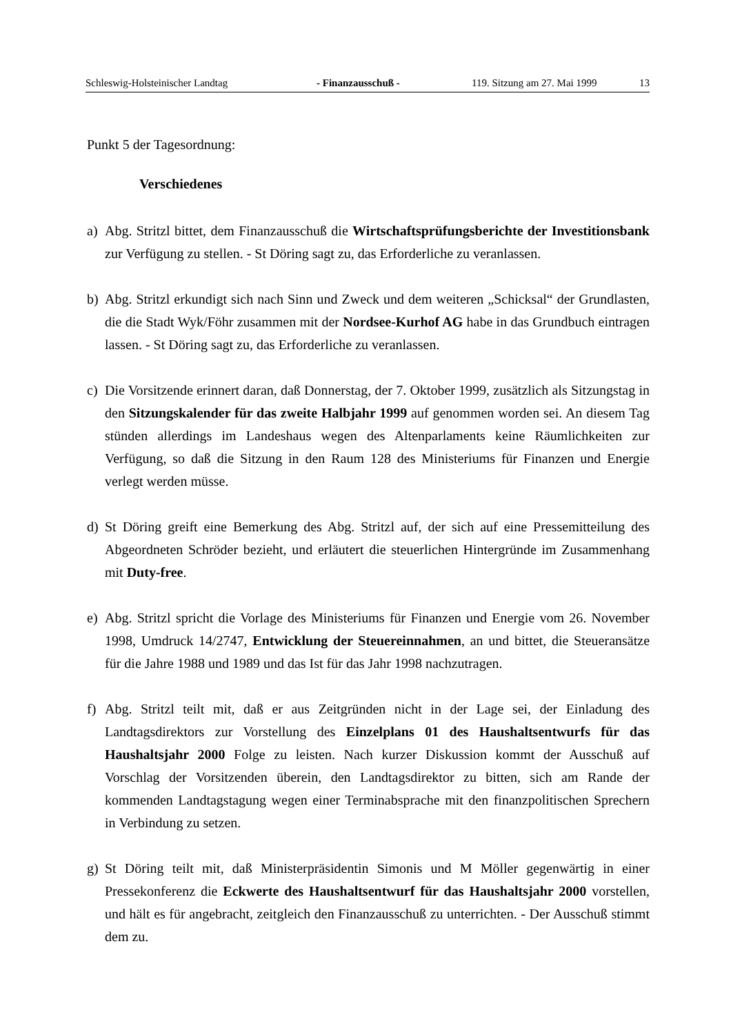Schleswig-Holsteinischer Landtag - Finanzausschuß - 119. Sitzung am 27. Mai 1999 13
Punkt 5 der Tagesordnung:
Verschiedenes
a) Abg. Stritzl bittet, dem Finanzausschuß die Wirtschaftsprüfungsberichte der Investitionsbank zur Verfügung zu stellen. - St Döring sagt zu, das Erforderliche zu veranlassen.
b) Abg. Stritzl erkundigt sich nach Sinn und Zweck und dem weiteren „Schicksal“ der Grundlasten, die die Stadt Wyk/Föhr zusammen mit der Nordsee-Kurhof AG habe in das Grundbuch eintragen lassen. - St Döring sagt zu, das Erforderliche zu veranlassen.
c) Die Vorsitzende erinnert daran, daß Donnerstag, der 7. Oktober 1999, zusätzlich als Sitzungstag in den Sitzungskalender für das zweite Halbjahr 1999 auf genommen worden sei. An diesem Tag stünden allerdings im Landeshaus wegen des Altenparlaments keine Räumlichkeiten zur Verfügung, so daß die Sitzung in den Raum 128 des Ministeriums für Finanzen und Energie verlegt werden müsse.
d) St Döring greift eine Bemerkung des Abg. Stritzl auf, der sich auf eine Pressemitteilung des Abgeordneten Schröder bezieht, und erläutert die steuerlichen Hintergründe im Zusammenhang mit Duty-free.
e) Abg. Stritzl spricht die Vorlage des Ministeriums für Finanzen und Energie vom 26. November 1998, Umdruck 14/2747, Entwicklung der Steuereinnahmen, an und bittet, die Steueransätze für die Jahre 1988 und 1989 und das Ist für das Jahr 1998 nachzutragen.
f) Abg. Stritzl teilt mit, daß er aus Zeitgründen nicht in der Lage sei, der Einladung des Landtagsdirektors zur Vorstellung des Einzelplans 01 des Haushaltsentwurfs für das Haushaltsjahr 2000 Folge zu leisten. Nach kurzer Diskussion kommt der Ausschuß auf Vorschlag der Vorsitzenden überein, den Landtagsdirektor zu bitten, sich am Rande der kommenden Landtagstagung wegen einer Terminabsprache mit den finanzpolitischen Sprechern in Verbindung zu setzen.
g) St Döring teilt mit, daß Ministerpräsidentin Simonis und M Möller gegenwärtig in einer Pressekonferenz die Eckwerte des Haushaltsentwurf für das Haushaltsjahr 2000 vorstellen, und hält es für angebracht, zeitgleich den Finanzausschuß zu unterrichten. - Der Ausschuß stimmt dem zu.